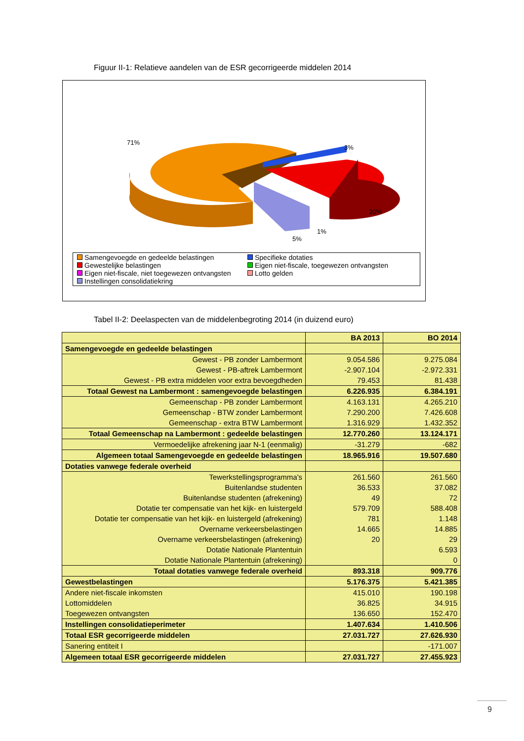Figuur II-1: Relatieve aandelen van de ESR gecorrigeerde middelen 2014
71%
3%
20%
1%
5%
Samengevoegde en gedeelde belastingen
Specifieke dotaties
Gewestelijke belastingen
Eigen niet-fiscale, toegewezen ontvangsten
Eigen niet-fiscale, niet toegewezen ontvangsten
Lotto gelden
Instellingen consolidatiekring
Tabel II-2: Deelaspecten van de middelenbegroting 2014 (in duizend euro)
| | BA 2013 | BO 2014 |
| --- | --- | --- |
| Samengevoegde en gedeelde belastingen | | |
| Gewest - PB zonder Lambermont | 9.054.586 | 9.275.084 |
| Gewest - PB-aftrek Lambermont | -2.907.104 | -2.972.331 |
| Gewest - PB extra middelen voor extra bevoegdheden | 79.453 | 81.438 |
| Totaal Gewest na Lambermont : samengevoegde belastingen | 6.226.935 | 6.384.191 |
| Gemeenschap - PB zonder Lambermont | 4.163.131 | 4.265.210 |
| Gemeenschap - BTW zonder Lambermont | 7.290.200 | 7.426.608 |
| Gemeenschap - extra BTW Lambermont | 1.316.929 | 1.432.352 |
| Totaal Gemeenschap na Lambermont : gedeelde belastingen | 12.770.260 | 13.124.171 |
| Vermoedelijke afrekening jaar N-1 (eenmalig) | -31.279 | -682 |
| Algemeen totaal Samengevoegde en gedeelde belastingen | 18.965.916 | 19.507.680 |
| Dotaties vanwege federale overheid | | |
| Tewerkstellingsprogramma's | 261.560 | 261.560 |
| Buitenlandse studenten | 36.533 | 37.082 |
| Buitenlandse studenten (afrekening) | 49 | 72 |
| Dotatie ter compensatie van het kijk- en luistergeld | 579.709 | 588.408 |
| Dotatie ter compensatie van het kijk- en luistergeld (afrekening) | 781 | 1.148 |
| Overname verkeersbelastingen | 14.665 | 14.885 |
| Overname verkeersbelastingen (afrekening) | 20 | 29 |
| Dotatie Nationale Plantentuin | | 6.593 |
| Dotatie Nationale Plantentuin (afrekening) | | 0 |
| Totaal dotaties vanwege federale overheid | 893.318 | 909.776 |
| Gewestbelastingen | 5.176.375 | 5.421.385 |
| Andere niet-fiscale inkomsten | 415.010 | 190.198 |
| Lottomiddelen | 36.825 | 34.915 |
| Toegewezen ontvangsten | 136.650 | 152.470 |
| Instellingen consolidatieperimeter | 1.407.634 | 1.410.506 |
| Totaal ESR gecorrigeerde middelen | 27.031.727 | 27.626.930 |
| Sanering entiteit I | | -171.007 |
| Algemeen totaal ESR gecorrigeerde middelen | 27.031.727 | 27.455.923 |
9